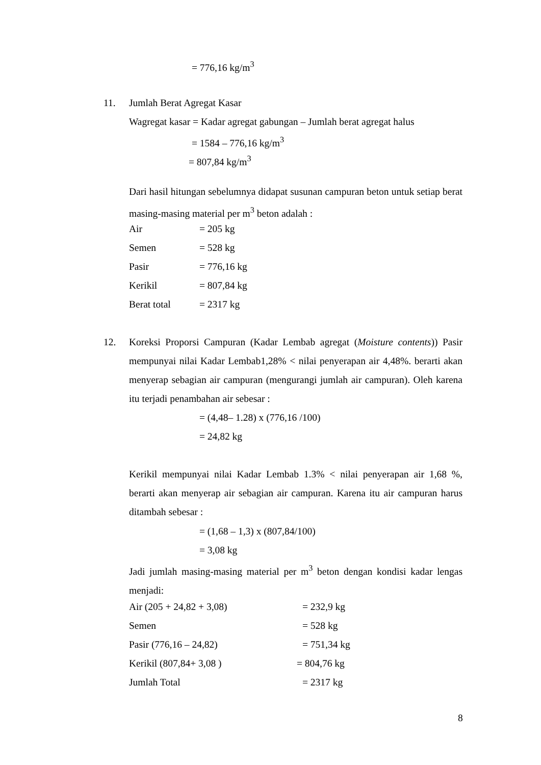= 776,16 kg/m<sup>3</sup>
11. Jumlah Berat Agregat Kasar
Wagregat kasar = Kadar agregat gabungan – Jumlah berat agregat halus
= 1584 – 776,16 kg/m<sup>3</sup>
= 807,84 kg/m<sup>3</sup>
Dari hasil hitungan sebelumnya didapat susunan campuran beton untuk setiap berat masing-masing material per m<sup>3</sup> beton adalah :
Air = 205 kg
Semen = 528 kg
Pasir = 776,16 kg
Kerikil = 807,84 kg
Berat total = 2317 kg
12.
Koreksi Proporsi Campuran (Kadar Lembab agregat (Moisture contents)) Pasir mempunyai nilai Kadar Lembab1,28% < nilai penyerapan air 4,48%. berarti akan menyerap sebagian air campuran (mengurangi jumlah air campuran). Oleh karena itu terjadi penambahan air sebesar :
= (4,48– 1.28) x (776,16 /100)
= 24,82 kg
Kerikil mempunyai nilai Kadar Lembab 1.3% < nilai penyerapan air 1,68 %, berarti akan menyerap air sebagian air campuran. Karena itu air campuran harus ditambah sebesar :
= (1,68 – 1,3) x (807,84/100)
= 3,08 kg
Jadi jumlah masing-masing material per m<sup>3</sup> beton dengan kondisi kadar lengas menjadi:
Air (205 + 24,82 + 3,08) = 232,9 kg
Semen = 528 kg
Pasir (776,16 – 24,82) = 751,34 kg
Kerikil (807,84+ 3,08 ) = 804,76 kg
Jumlah Total = 2317 kg
8